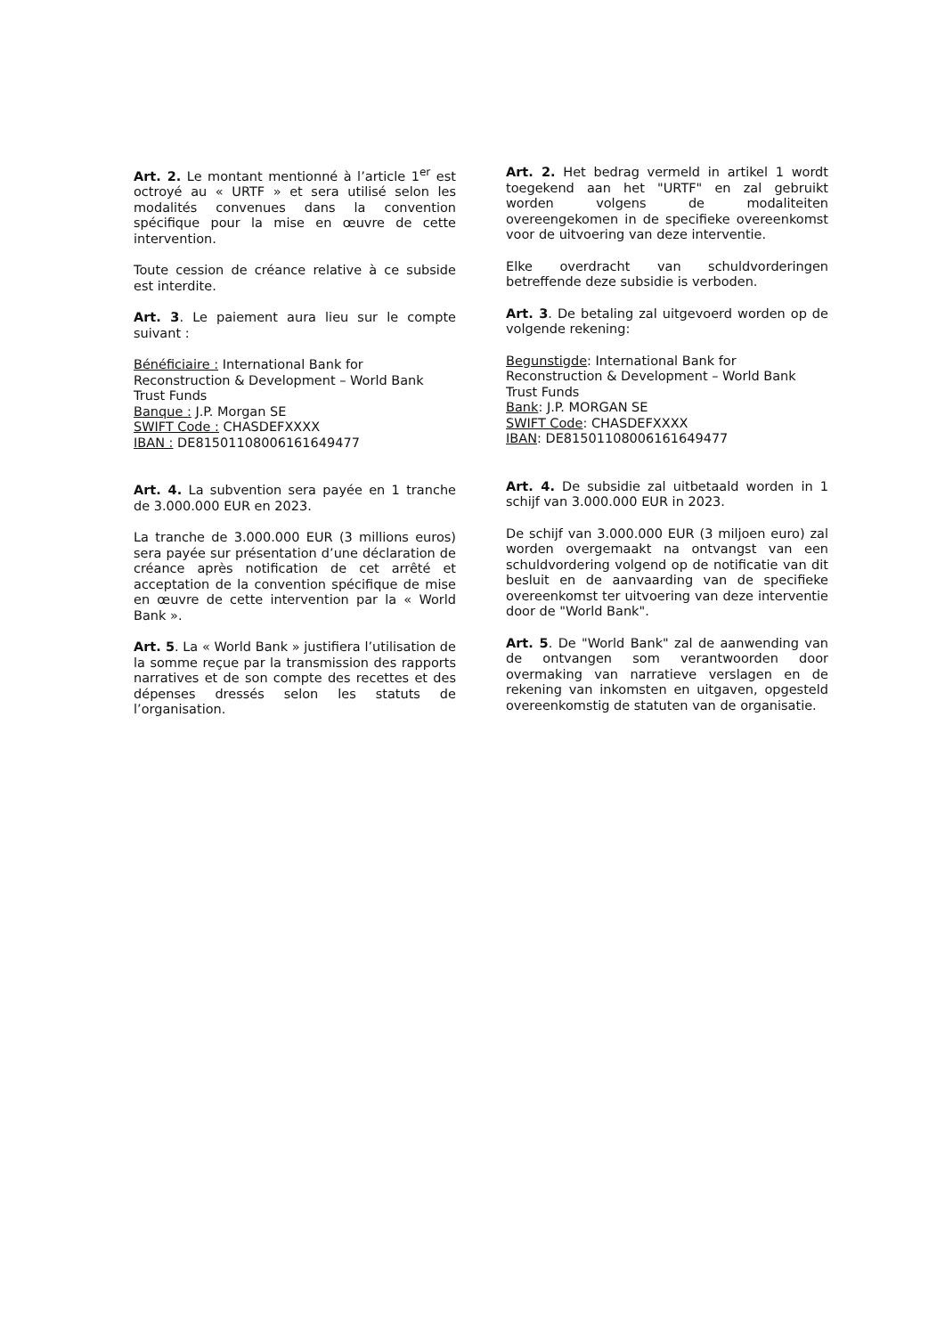Art. 2. Le montant mentionné à l’article 1<sup>er</sup> est octroyé au « URTF » et sera utilisé selon les modalités convenues dans la convention spécifique pour la mise en œuvre de cette intervention.
Toute cession de créance relative à ce subside est interdite.
Art. 3. Le paiement aura lieu sur le compte suivant :
Bénéficiaire : International Bank for Reconstruction & Development – World Bank Trust Funds
Banque : J.P. Morgan SE
SWIFT Code : CHASDEFXXXX
IBAN : DE81501108006161649477
Art. 4. La subvention sera payée en 1 tranche de 3.000.000 EUR en 2023.
La tranche de 3.000.000 EUR (3 millions euros) sera payée sur présentation d’une déclaration de créance après notification de cet arrêté et acceptation de la convention spécifique de mise en œuvre de cette intervention par la « World Bank ».
Art. 5. La « World Bank » justifiera l’utilisation de la somme reçue par la transmission des rapports narratives et de son compte des recettes et des dépenses dressés selon les statuts de l’organisation.
Art. 2. Het bedrag vermeld in artikel 1 wordt toegekend aan het "URTF" en zal gebruikt worden volgens de modaliteiten overeengekomen in de specifieke overeenkomst voor de uitvoering van deze interventie.
Elke overdracht van schuldvorderingen betreffende deze subsidie is verboden.
Art. 3. De betaling zal uitgevoerd worden op de volgende rekening:
Begunstigde: International Bank for Reconstruction & Development – World Bank Trust Funds
Bank: J.P. MORGAN SE
SWIFT Code: CHASDEFXXXX
IBAN: DE81501108006161649477
Art. 4. De subsidie zal uitbetaald worden in 1 schijf van 3.000.000 EUR in 2023.
De schijf van 3.000.000 EUR (3 miljoen euro) zal worden overgemaakt na ontvangst van een schuldvordering volgend op de notificatie van dit besluit en de aanvaarding van de specifieke overeenkomst ter uitvoering van deze interventie door de "World Bank".
Art. 5. De "World Bank" zal de aanwending van de ontvangen som verantwoorden door overmaking van narratieve verslagen en de rekening van inkomsten en uitgaven, opgesteld overeenkomstig de statuten van de organisatie.